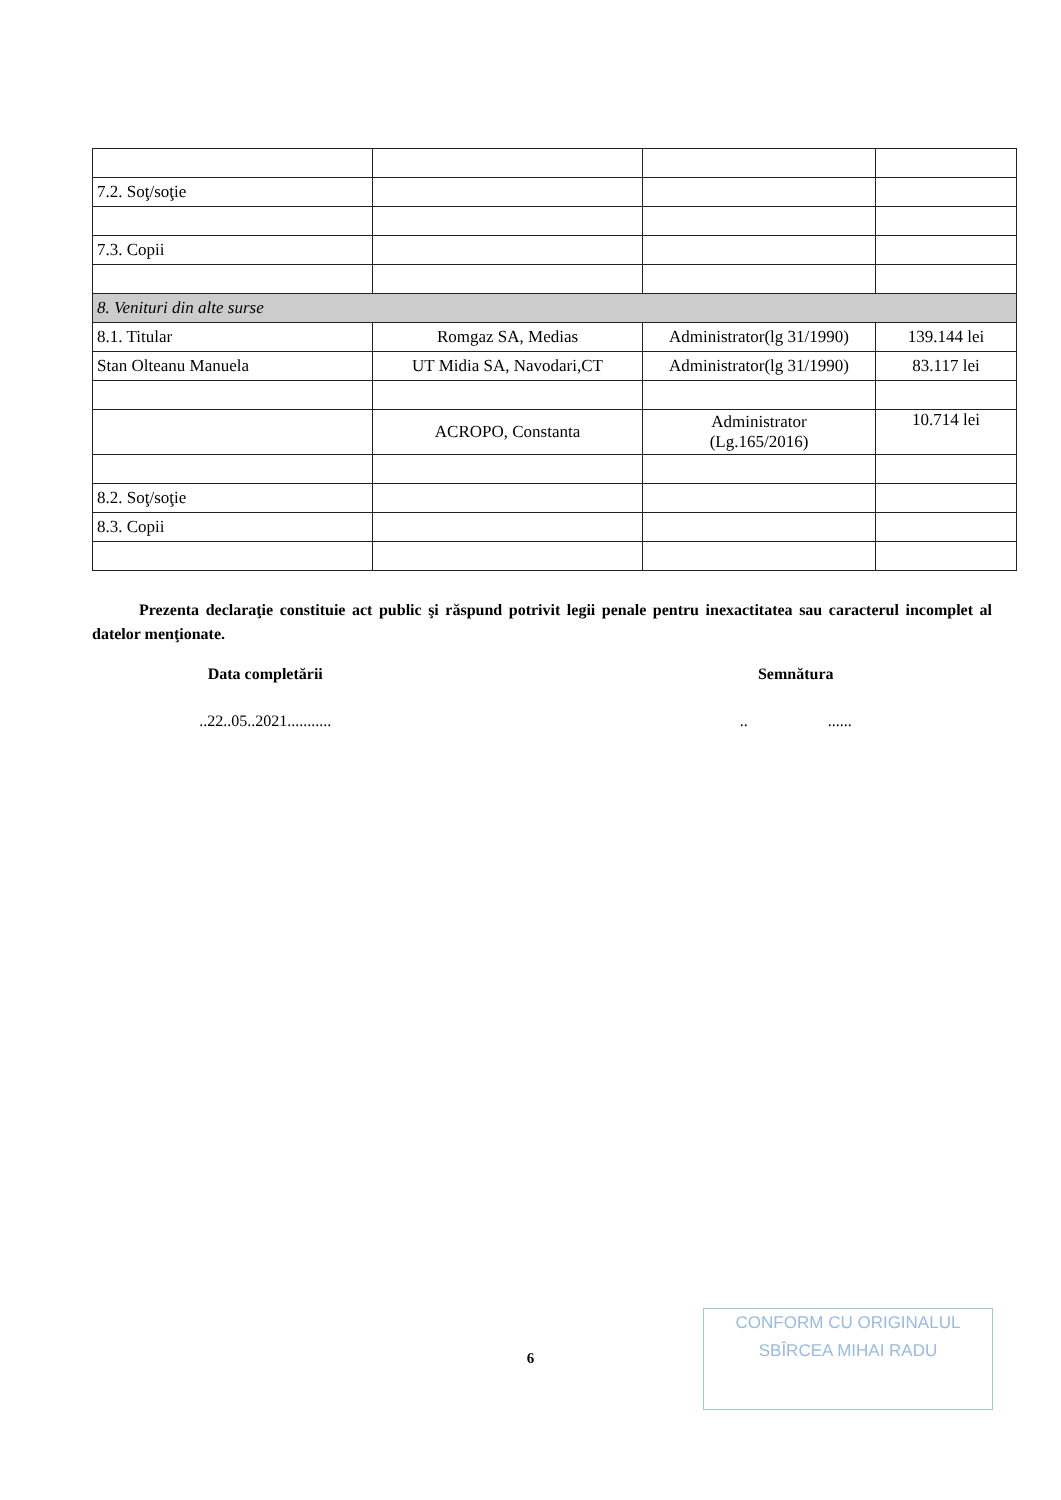| 7.2. Soţ/soţie | | | |
| 7.3. Copii | | | |
| 8. Venituri din alte surse | | | |
| 8.1. Titular | Romgaz SA, Medias | Administrator(lg 31/1990) | 139.144 lei |
| Stan Olteanu Manuela | UT Midia SA, Navodari,CT | Administrator(lg 31/1990) | 83.117 lei |
| | ACROPO, Constanta | Administrator (Lg.165/2016) | 10.714 lei |
| 8.2. Soţ/soţie | | | |
| 8.3. Copii | | | |
Prezenta declaraţie constituie act public şi răspund potrivit legii penale pentru inexactitatea sau caracterul incomplet al datelor menţionate.
Data completării Semnătura
..22..05..2021........... .. ......
6
CONFORM CU ORIGINALUL
SBÎRCEA MIHAI RADU